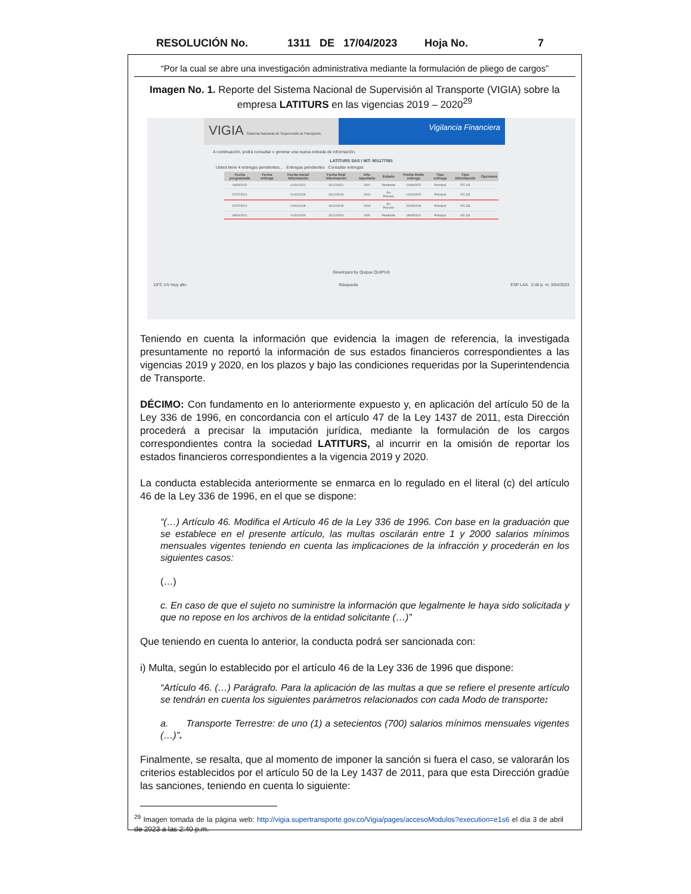RESOLUCIÓN No. 1311 DE 17/04/2023 Hoja No. 7
“Por la cual se abre una investigación administrativa mediante la formulación de pliego de cargos”
Imagen No. 1. Reporte del Sistema Nacional de Supervisión al Transporte (VIGIA) sobre la empresa LATITURS en las vigencias 2019 – 2020<sup>29</sup>
VIGIA Sistema Nacional de Supervisión al Transporte.
Vigilancia Financiera
A continuación, podrá consultar o generar una nueva entrada de información.
LATITURS SAS / NIT: 901177091
Usted tiene 4 entregas pendientes... Entregas pendientes Consultar entregas
| Fecha programada | Fecha entrega | Fecha inicial información | Fecha final información | Año reportado | Estado | Fecha límite entrega | Tipo entrega | Tipo información | Opciones |
| --- | --- | --- | --- | --- | --- | --- | --- | --- | --- |
| 09/05/2022 | | 01/01/2021 | 31/12/2021 | 2021 | Pendiente | 10/06/2022 | Principal | IFC G3 | |
| 07/07/2021 | | 01/01/2019 | 31/12/2019 | 2019 | En Proceso | 12/10/2020 | Principal | IFC G3 | |
| 07/07/2021 | | 01/01/2018 | 31/12/2018 | 2018 | En Proceso | 31/05/2019 | Principal | IFC G3 | |
| 08/04/2021 | | 01/01/2020 | 31/12/2020 | 2020 | Pendiente | 18/05/2021 | Principal | IFC G3 | |
Developed by Quipux QUIPUX
19°C UV muy alto Búsqueda ESP LAA 2:40 p. m. 3/04/2023
Teniendo en cuenta la información que evidencia la imagen de referencia, la investigada presuntamente no reportó la información de sus estados financieros correspondientes a las vigencias 2019 y 2020, en los plazos y bajo las condiciones requeridas por la Superintendencia de Transporte.
DÉCIMO: Con fundamento en lo anteriormente expuesto y, en aplicación del artículo 50 de la Ley 336 de 1996, en concordancia con el artículo 47 de la Ley 1437 de 2011, esta Dirección procederá a precisar la imputación jurídica, mediante la formulación de los cargos correspondientes contra la sociedad LATITURS, al incurrir en la omisión de reportar los estados financieros correspondientes a la vigencia 2019 y 2020.
La conducta establecida anteriormente se enmarca en lo regulado en el literal (c) del artículo 46 de la Ley 336 de 1996, en el que se dispone:
“(…) Artículo 46. Modifica el Artículo 46 de la Ley 336 de 1996. Con base en la graduación que se establece en el presente artículo, las multas oscilarán entre 1 y 2000 salarios mínimos mensuales vigentes teniendo en cuenta las implicaciones de la infracción y procederán en los siguientes casos:
(…)
c. En caso de que el sujeto no suministre la información que legalmente le haya sido solicitada y que no repose en los archivos de la entidad solicitante (…)”
Que teniendo en cuenta lo anterior, la conducta podrá ser sancionada con:
i) Multa, según lo establecido por el artículo 46 de la Ley 336 de 1996 que dispone:
“Artículo 46. (…) Parágrafo. Para la aplicación de las multas a que se refiere el presente artículo se tendrán en cuenta los siguientes parámetros relacionados con cada Modo de transporte:
a. Transporte Terrestre: de uno (1) a setecientos (700) salarios mínimos mensuales vigentes (…)”.
Finalmente, se resalta, que al momento de imponer la sanción si fuera el caso, se valorarán los criterios establecidos por el artículo 50 de la Ley 1437 de 2011, para que esta Dirección gradúe las sanciones, teniendo en cuenta lo siguiente:
<sup>29</sup> Imagen tomada de la página web: http://vigia.supertransporte.gov.co/Vigia/pages/accesoModulos?execution=e1s6 el día 3 de abril de 2023 a las 2:40 p.m.